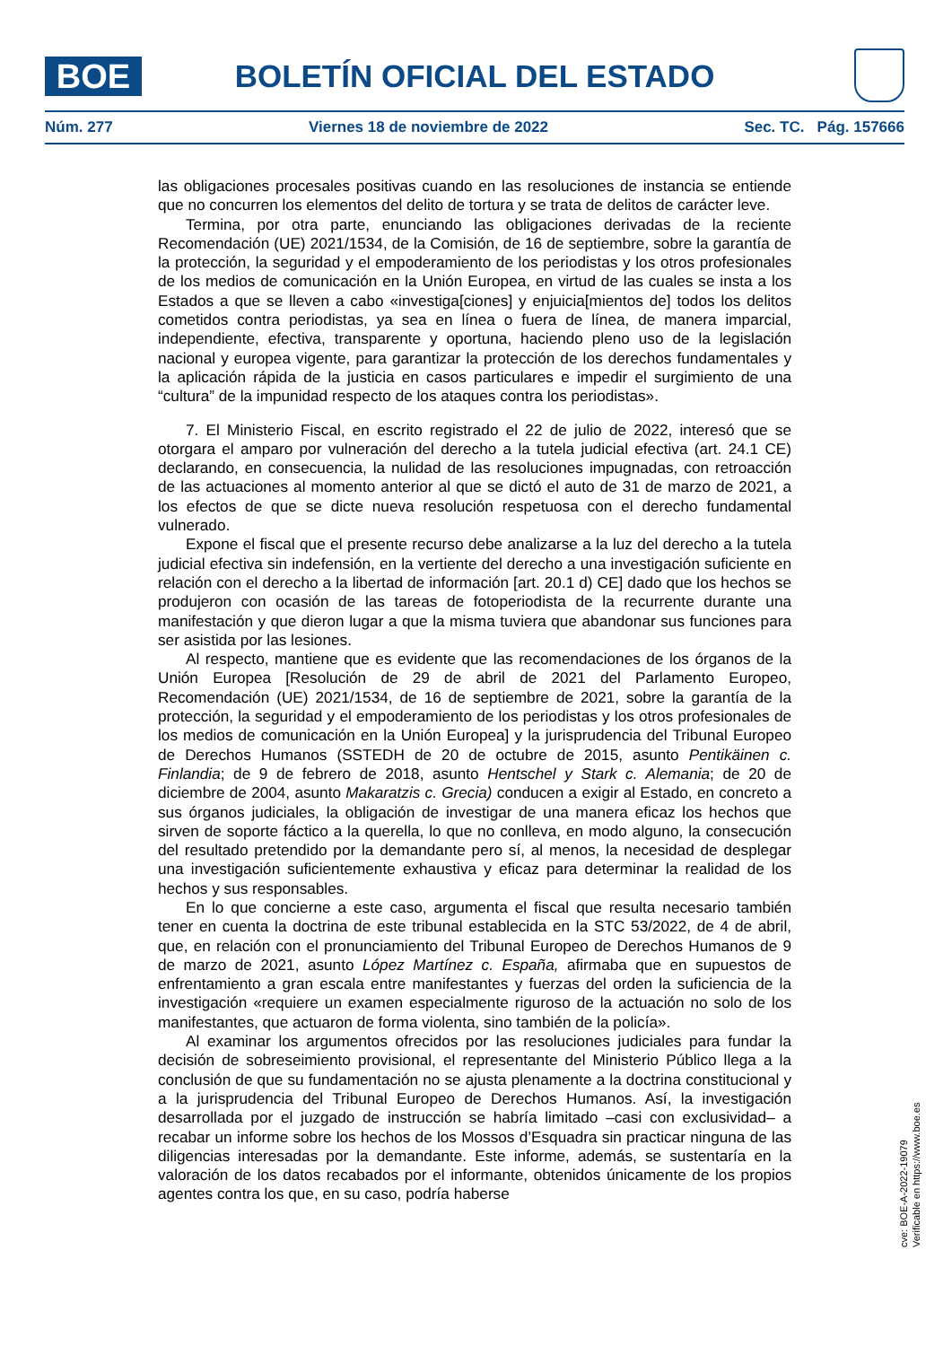BOE
BOLETÍN OFICIAL DEL ESTADO
Núm. 277 Viernes 18 de noviembre de 2022 Sec. TC. Pág. 157666
las obligaciones procesales positivas cuando en las resoluciones de instancia se entiende que no concurren los elementos del delito de tortura y se trata de delitos de carácter leve.
Termina, por otra parte, enunciando las obligaciones derivadas de la reciente Recomendación (UE) 2021/1534, de la Comisión, de 16 de septiembre, sobre la garantía de la protección, la seguridad y el empoderamiento de los periodistas y los otros profesionales de los medios de comunicación en la Unión Europea, en virtud de las cuales se insta a los Estados a que se lleven a cabo «investiga[ciones] y enjuicia[mientos de] todos los delitos cometidos contra periodistas, ya sea en línea o fuera de línea, de manera imparcial, independiente, efectiva, transparente y oportuna, haciendo pleno uso de la legislación nacional y europea vigente, para garantizar la protección de los derechos fundamentales y la aplicación rápida de la justicia en casos particulares e impedir el surgimiento de una “cultura” de la impunidad respecto de los ataques contra los periodistas».
7. El Ministerio Fiscal, en escrito registrado el 22 de julio de 2022, interesó que se otorgara el amparo por vulneración del derecho a la tutela judicial efectiva (art. 24.1 CE) declarando, en consecuencia, la nulidad de las resoluciones impugnadas, con retroacción de las actuaciones al momento anterior al que se dictó el auto de 31 de marzo de 2021, a los efectos de que se dicte nueva resolución respetuosa con el derecho fundamental vulnerado.
Expone el fiscal que el presente recurso debe analizarse a la luz del derecho a la tutela judicial efectiva sin indefensión, en la vertiente del derecho a una investigación suficiente en relación con el derecho a la libertad de información [art. 20.1 d) CE] dado que los hechos se produjeron con ocasión de las tareas de fotoperiodista de la recurrente durante una manifestación y que dieron lugar a que la misma tuviera que abandonar sus funciones para ser asistida por las lesiones.
Al respecto, mantiene que es evidente que las recomendaciones de los órganos de la Unión Europea [Resolución de 29 de abril de 2021 del Parlamento Europeo, Recomendación (UE) 2021/1534, de 16 de septiembre de 2021, sobre la garantía de la protección, la seguridad y el empoderamiento de los periodistas y los otros profesionales de los medios de comunicación en la Unión Europea] y la jurisprudencia del Tribunal Europeo de Derechos Humanos (SSTEDH de 20 de octubre de 2015, asunto Pentikäinen c. Finlandia; de 9 de febrero de 2018, asunto Hentschel y Stark c. Alemania; de 20 de diciembre de 2004, asunto Makaratzis c. Grecia) conducen a exigir al Estado, en concreto a sus órganos judiciales, la obligación de investigar de una manera eficaz los hechos que sirven de soporte fáctico a la querella, lo que no conlleva, en modo alguno, la consecución del resultado pretendido por la demandante pero sí, al menos, la necesidad de desplegar una investigación suficientemente exhaustiva y eficaz para determinar la realidad de los hechos y sus responsables.
En lo que concierne a este caso, argumenta el fiscal que resulta necesario también tener en cuenta la doctrina de este tribunal establecida en la STC 53/2022, de 4 de abril, que, en relación con el pronunciamiento del Tribunal Europeo de Derechos Humanos de 9 de marzo de 2021, asunto López Martínez c. España, afirmaba que en supuestos de enfrentamiento a gran escala entre manifestantes y fuerzas del orden la suficiencia de la investigación «requiere un examen especialmente riguroso de la actuación no solo de los manifestantes, que actuaron de forma violenta, sino también de la policía».
Al examinar los argumentos ofrecidos por las resoluciones judiciales para fundar la decisión de sobreseimiento provisional, el representante del Ministerio Público llega a la conclusión de que su fundamentación no se ajusta plenamente a la doctrina constitucional y a la jurisprudencia del Tribunal Europeo de Derechos Humanos. Así, la investigación desarrollada por el juzgado de instrucción se habría limitado –casi con exclusividad– a recabar un informe sobre los hechos de los Mossos d’Esquadra sin practicar ninguna de las diligencias interesadas por la demandante. Este informe, además, se sustentaría en la valoración de los datos recabados por el informante, obtenidos únicamente de los propios agentes contra los que, en su caso, podría haberse
cve: BOE-A-2022-19079
Verificable en https://www.boe.es